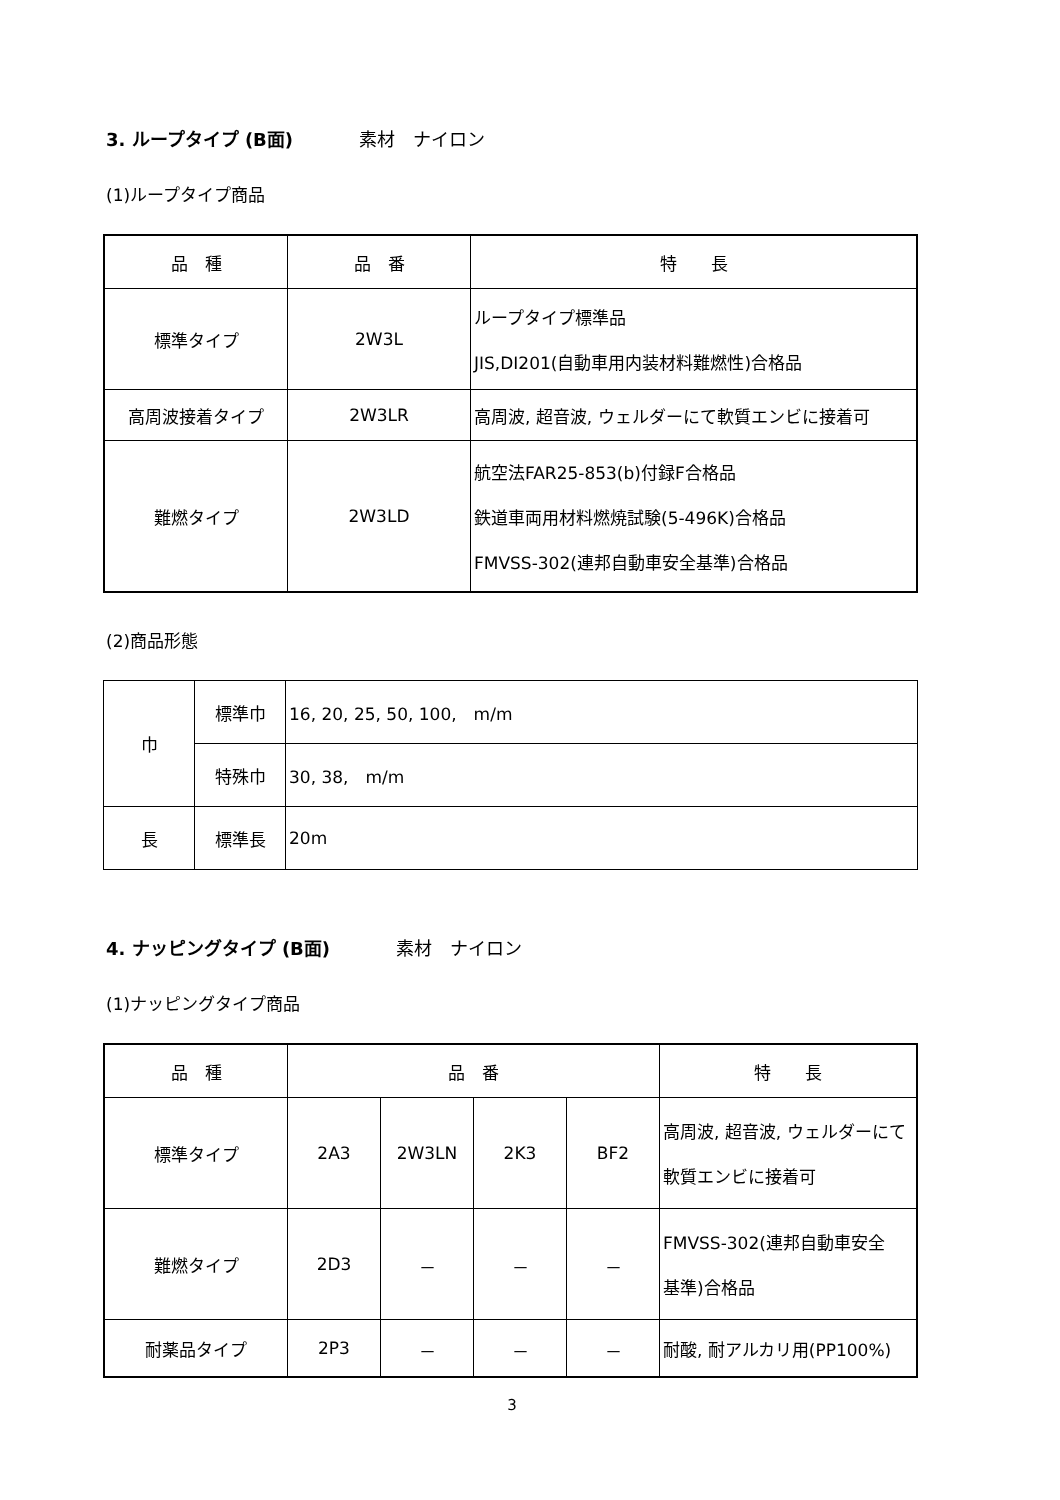3. ループタイプ (B面) 素材　ナイロン
(1)ループタイプ商品
| 品 種 | 品 番 | 特 長 |
| --- | --- | --- |
| 標準タイプ | 2W3L | ループタイプ標準品 JIS,DI201(自動車用内装材料難燃性)合格品 |
| 高周波接着タイプ | 2W3LR | 高周波, 超音波, ウェルダーにて軟質エンビに接着可 |
| 難燃タイプ | 2W3LD | 航空法FAR25-853(b)付録F合格品 鉄道車両用材料燃焼試験(5-496K)合格品 FMVSS-302(連邦自動車安全基準)合格品 |
(2)商品形態
| 巾 | 標準巾 | 16, 20, 25, 50, 100, m/m |
| | 特殊巾 | 30, 38, m/m |
| 長 | 標準長 | 20m |
4. ナッピングタイプ (B面) 素材　ナイロン
(1)ナッピングタイプ商品
| 品 種 | 品 番 | | | | 特 長 |
| --- | --- | --- | --- | --- | --- |
| 標準タイプ | 2A3 | 2W3LN | 2K3 | BF2 | 高周波, 超音波, ウェルダーにて 軟質エンビに接着可 |
| 難燃タイプ | 2D3 | － | － | － | FMVSS-302(連邦自動車安全 基準)合格品 |
| 耐薬品タイプ | 2P3 | － | － | － | 耐酸, 耐アルカリ用(PP100%) |
3